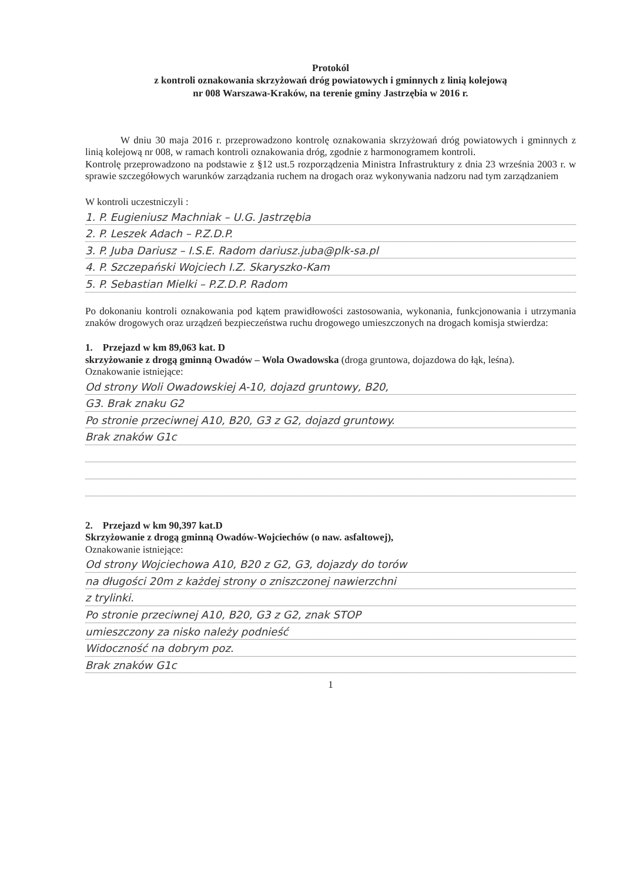Protokól
z kontroli oznakowania skrzyżowań dróg powiatowych i gminnych z linią kolejową
nr 008 Warszawa-Kraków, na terenie gminy Jastrzębia w 2016 r.
W dniu 30 maja 2016 r. przeprowadzono kontrolę oznakowania skrzyżowań dróg powiatowych i gminnych z linią kolejową nr 008, w ramach kontroli oznakowania dróg, zgodnie z harmonogramem kontroli.
Kontrolę przeprowadzono na podstawie z §12 ust.5 rozporządzenia Ministra Infrastruktury z dnia 23 września 2003 r. w sprawie szczegółowych warunków zarządzania ruchem na drogach oraz wykonywania nadzoru nad tym zarządzaniem
W kontroli uczestniczyli :
1. P. Eugieniusz Machniak – U.G. Jastrzębia
2. P. Leszek Adach – P.Z.D.P.
3. P. Juba Dariusz – I.S.E. Radom dariusz.juba@plk-sa.pl
4. P. Szczepański Wojciech I.Z. Skaryszko-Kam
5. P. Sebastian Mielki – P.Z.D.P. Radom
Po dokonaniu kontroli oznakowania pod kątem prawidłowości zastosowania, wykonania, funkcjonowania i utrzymania znaków drogowych oraz urządzeń bezpieczeństwa ruchu drogowego umieszczonych na drogach komisja stwierdza:
1. Przejazd w km 89,063 kat. D
skrzyżowanie z drogą gminną Owadów – Wola Owadowska (droga gruntowa, dojazdowa do łąk, leśna).
Oznakowanie istniejące:
Od strony Woli Owadowskiej A-10, dojazd gruntowy, B20,
G3. Brak znaku G2
Po stronie przeciwnej A10, B20, G3 z G2, dojazd gruntowy.
Brak znaków G1c
2. Przejazd w km 90,397 kat.D
Skrzyżowanie z drogą gminną Owadów-Wojciechów (o naw. asfaltowej),
Oznakowanie istniejące:
Od strony Wojciechowa A10, B20 z G2, G3, dojazdy do torów
na długości 20m z każdej strony o zniszczonej nawierzchni
z trylinki.
Po stronie przeciwnej A10, B20, G3 z G2, znak STOP
umieszczony za nisko należy podnieść
Widoczność na dobrym poz.
Brak znaków G1c
1